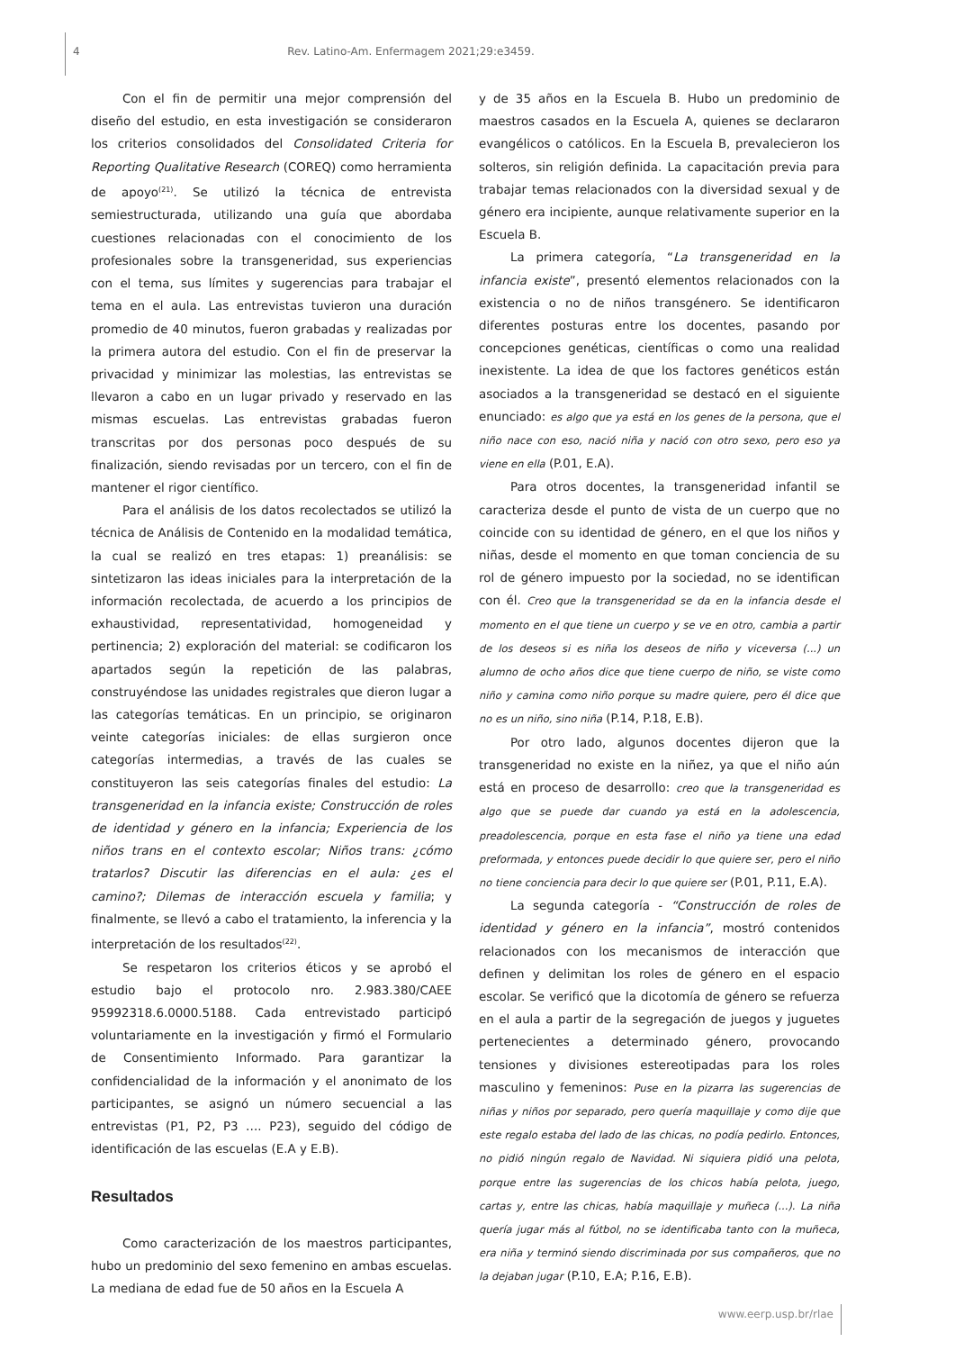4
Rev. Latino-Am. Enfermagem 2021;29:e3459.
Con el fin de permitir una mejor comprensión del diseño del estudio, en esta investigación se consideraron los criterios consolidados del Consolidated Criteria for Reporting Qualitative Research (COREQ) como herramienta de apoyo<sup>(21)</sup>. Se utilizó la técnica de entrevista semiestructurada, utilizando una guía que abordaba cuestiones relacionadas con el conocimiento de los profesionales sobre la transgeneridad, sus experiencias con el tema, sus límites y sugerencias para trabajar el tema en el aula. Las entrevistas tuvieron una duración promedio de 40 minutos, fueron grabadas y realizadas por la primera autora del estudio. Con el fin de preservar la privacidad y minimizar las molestias, las entrevistas se llevaron a cabo en un lugar privado y reservado en las mismas escuelas. Las entrevistas grabadas fueron transcritas por dos personas poco después de su finalización, siendo revisadas por un tercero, con el fin de mantener el rigor científico.
Para el análisis de los datos recolectados se utilizó la técnica de Análisis de Contenido en la modalidad temática, la cual se realizó en tres etapas: 1) preanálisis: se sintetizaron las ideas iniciales para la interpretación de la información recolectada, de acuerdo a los principios de exhaustividad, representatividad, homogeneidad y pertinencia; 2) exploración del material: se codificaron los apartados según la repetición de las palabras, construyéndose las unidades registrales que dieron lugar a las categorías temáticas. En un principio, se originaron veinte categorías iniciales: de ellas surgieron once categorías intermedias, a través de las cuales se constituyeron las seis categorías finales del estudio: La transgeneridad en la infancia existe; Construcción de roles de identidad y género en la infancia; Experiencia de los niños trans en el contexto escolar; Niños trans: ¿cómo tratarlos? Discutir las diferencias en el aula: ¿es el camino?; Dilemas de interacción escuela y familia; y finalmente, se llevó a cabo el tratamiento, la inferencia y la interpretación de los resultados<sup>(22)</sup>.
Se respetaron los criterios éticos y se aprobó el estudio bajo el protocolo nro. 2.983.380/CAEE 95992318.6.0000.5188. Cada entrevistado participó voluntariamente en la investigación y firmó el Formulario de Consentimiento Informado. Para garantizar la confidencialidad de la información y el anonimato de los participantes, se asignó un número secuencial a las entrevistas (P1, P2, P3 …. P23), seguido del código de identificación de las escuelas (E.A y E.B).
Resultados
Como caracterización de los maestros participantes, hubo un predominio del sexo femenino en ambas escuelas. La mediana de edad fue de 50 años en la Escuela A
y de 35 años en la Escuela B. Hubo un predominio de maestros casados en la Escuela A, quienes se declararon evangélicos o católicos. En la Escuela B, prevalecieron los solteros, sin religión definida. La capacitación previa para trabajar temas relacionados con la diversidad sexual y de género era incipiente, aunque relativamente superior en la Escuela B.
La primera categoría, “La transgeneridad en la infancia existe”, presentó elementos relacionados con la existencia o no de niños transgénero. Se identificaron diferentes posturas entre los docentes, pasando por concepciones genéticas, científicas o como una realidad inexistente. La idea de que los factores genéticos están asociados a la transgeneridad se destacó en el siguiente enunciado: es algo que ya está en los genes de la persona, que el niño nace con eso, nació niña y nació con otro sexo, pero eso ya viene en ella (P.01, E.A).
Para otros docentes, la transgeneridad infantil se caracteriza desde el punto de vista de un cuerpo que no coincide con su identidad de género, en el que los niños y niñas, desde el momento en que toman conciencia de su rol de género impuesto por la sociedad, no se identifican con él. Creo que la transgeneridad se da en la infancia desde el momento en el que tiene un cuerpo y se ve en otro, cambia a partir de los deseos si es niña los deseos de niño y viceversa (...) un alumno de ocho años dice que tiene cuerpo de niño, se viste como niño y camina como niño porque su madre quiere, pero él dice que no es un niño, sino niña (P.14, P.18, E.B).
Por otro lado, algunos docentes dijeron que la transgeneridad no existe en la niñez, ya que el niño aún está en proceso de desarrollo: creo que la transgeneridad es algo que se puede dar cuando ya está en la adolescencia, preadolescencia, porque en esta fase el niño ya tiene una edad preformada, y entonces puede decidir lo que quiere ser, pero el niño no tiene conciencia para decir lo que quiere ser (P.01, P.11, E.A).
La segunda categoría - “Construcción de roles de identidad y género en la infancia”, mostró contenidos relacionados con los mecanismos de interacción que definen y delimitan los roles de género en el espacio escolar. Se verificó que la dicotomía de género se refuerza en el aula a partir de la segregación de juegos y juguetes pertenecientes a determinado género, provocando tensiones y divisiones estereotipadas para los roles masculino y femeninos: Puse en la pizarra las sugerencias de niñas y niños por separado, pero quería maquillaje y como dije que este regalo estaba del lado de las chicas, no podía pedirlo. Entonces, no pidió ningún regalo de Navidad. Ni siquiera pidió una pelota, porque entre las sugerencias de los chicos había pelota, juego, cartas y, entre las chicas, había maquillaje y muñeca (...). La niña quería jugar más al fútbol, no se identificaba tanto con la muñeca, era niña y terminó siendo discriminada por sus compañeros, que no la dejaban jugar (P.10, E.A; P.16, E.B).
www.eerp.usp.br/rlae